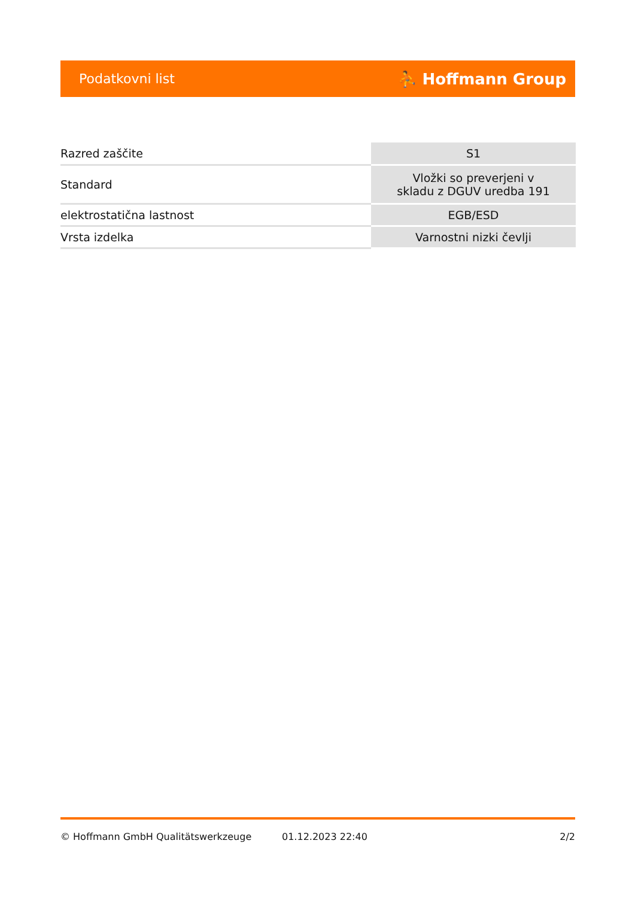Podatkovni list ⛹ Hoffmann Group
| Razred zaščite | S1 |
| Standard | Vložki so preverjeni v skladu z DGUV uredba 191 |
| elektrostatična lastnost | EGB/ESD |
| Vrsta izdelka | Varnostni nizki čevlji |
© Hoffmann GmbH Qualitätswerkzeuge 01.12.2023 22:40 2/2